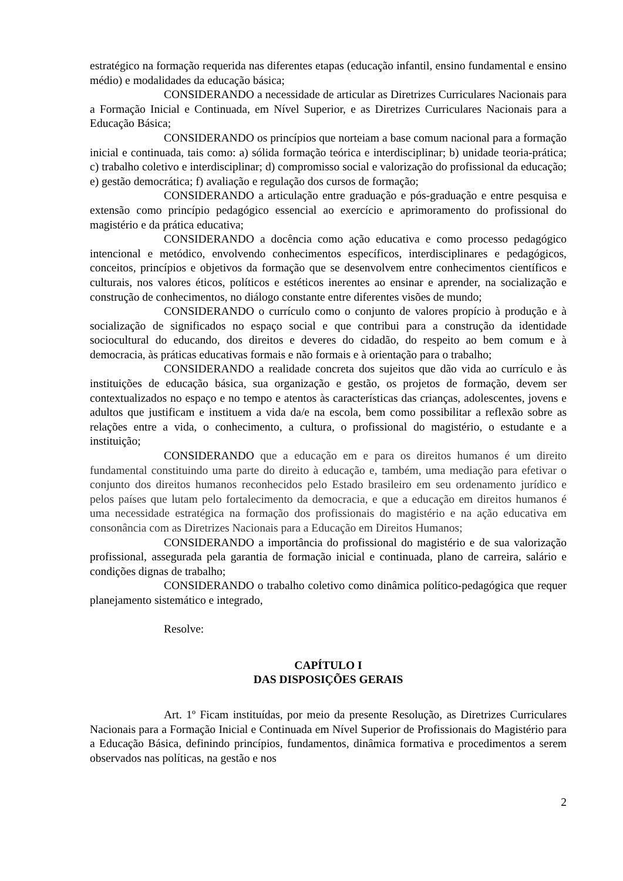estratégico na formação requerida nas diferentes etapas (educação infantil, ensino fundamental e ensino médio) e modalidades da educação básica;
CONSIDERANDO a necessidade de articular as Diretrizes Curriculares Nacionais para a Formação Inicial e Continuada, em Nível Superior, e as Diretrizes Curriculares Nacionais para a Educação Básica;
CONSIDERANDO os princípios que norteiam a base comum nacional para a formação inicial e continuada, tais como: a) sólida formação teórica e interdisciplinar; b) unidade teoria-prática; c) trabalho coletivo e interdisciplinar; d) compromisso social e valorização do profissional da educação; e) gestão democrática; f) avaliação e regulação dos cursos de formação;
CONSIDERANDO a articulação entre graduação e pós-graduação e entre pesquisa e extensão como princípio pedagógico essencial ao exercício e aprimoramento do profissional do magistério e da prática educativa;
CONSIDERANDO a docência como ação educativa e como processo pedagógico intencional e metódico, envolvendo conhecimentos específicos, interdisciplinares e pedagógicos, conceitos, princípios e objetivos da formação que se desenvolvem entre conhecimentos científicos e culturais, nos valores éticos, políticos e estéticos inerentes ao ensinar e aprender, na socialização e construção de conhecimentos, no diálogo constante entre diferentes visões de mundo;
CONSIDERANDO o currículo como o conjunto de valores propício à produção e à socialização de significados no espaço social e que contribui para a construção da identidade sociocultural do educando, dos direitos e deveres do cidadão, do respeito ao bem comum e à democracia, às práticas educativas formais e não formais e à orientação para o trabalho;
CONSIDERANDO a realidade concreta dos sujeitos que dão vida ao currículo e às instituições de educação básica, sua organização e gestão, os projetos de formação, devem ser contextualizados no espaço e no tempo e atentos às características das crianças, adolescentes, jovens e adultos que justificam e instituem a vida da/e na escola, bem como possibilitar a reflexão sobre as relações entre a vida, o conhecimento, a cultura, o profissional do magistério, o estudante e a instituição;
CONSIDERANDO que a educação em e para os direitos humanos é um direito fundamental constituindo uma parte do direito à educação e, também, uma mediação para efetivar o conjunto dos direitos humanos reconhecidos pelo Estado brasileiro em seu ordenamento jurídico e pelos países que lutam pelo fortalecimento da democracia, e que a educação em direitos humanos é uma necessidade estratégica na formação dos profissionais do magistério e na ação educativa em consonância com as Diretrizes Nacionais para a Educação em Direitos Humanos;
CONSIDERANDO a importância do profissional do magistério e de sua valorização profissional, assegurada pela garantia de formação inicial e continuada, plano de carreira, salário e condições dignas de trabalho;
CONSIDERANDO o trabalho coletivo como dinâmica político-pedagógica que requer planejamento sistemático e integrado,
Resolve:
CAPÍTULO I
DAS DISPOSIÇÕES GERAIS
Art. 1º Ficam instituídas, por meio da presente Resolução, as Diretrizes Curriculares Nacionais para a Formação Inicial e Continuada em Nível Superior de Profissionais do Magistério para a Educação Básica, definindo princípios, fundamentos, dinâmica formativa e procedimentos a serem observados nas políticas, na gestão e nos
2